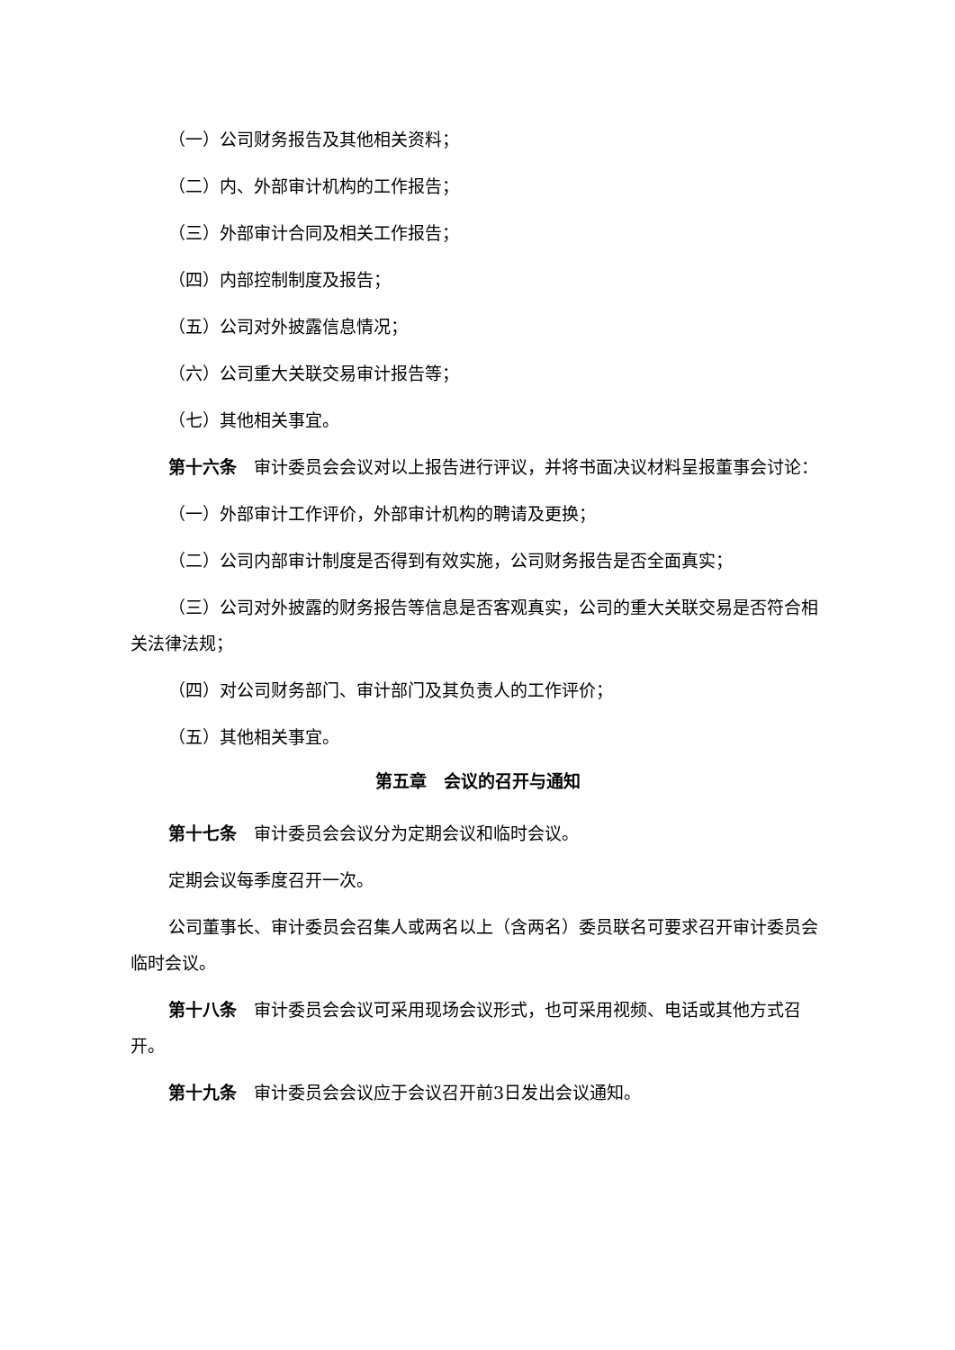（一）公司财务报告及其他相关资料；
（二）内、外部审计机构的工作报告；
（三）外部审计合同及相关工作报告；
（四）内部控制制度及报告；
（五）公司对外披露信息情况；
（六）公司重大关联交易审计报告等；
（七）其他相关事宜。
第十六条　审计委员会会议对以上报告进行评议，并将书面决议材料呈报董事会讨论：
（一）外部审计工作评价，外部审计机构的聘请及更换；
（二）公司内部审计制度是否得到有效实施，公司财务报告是否全面真实；
（三）公司对外披露的财务报告等信息是否客观真实，公司的重大关联交易是否符合相关法律法规；
（四）对公司财务部门、审计部门及其负责人的工作评价；
（五）其他相关事宜。
第五章　会议的召开与通知
第十七条　审计委员会会议分为定期会议和临时会议。
定期会议每季度召开一次。
公司董事长、审计委员会召集人或两名以上（含两名）委员联名可要求召开审计委员会临时会议。
第十八条　审计委员会会议可采用现场会议形式，也可采用视频、电话或其他方式召开。
第十九条　审计委员会会议应于会议召开前3日发出会议通知。